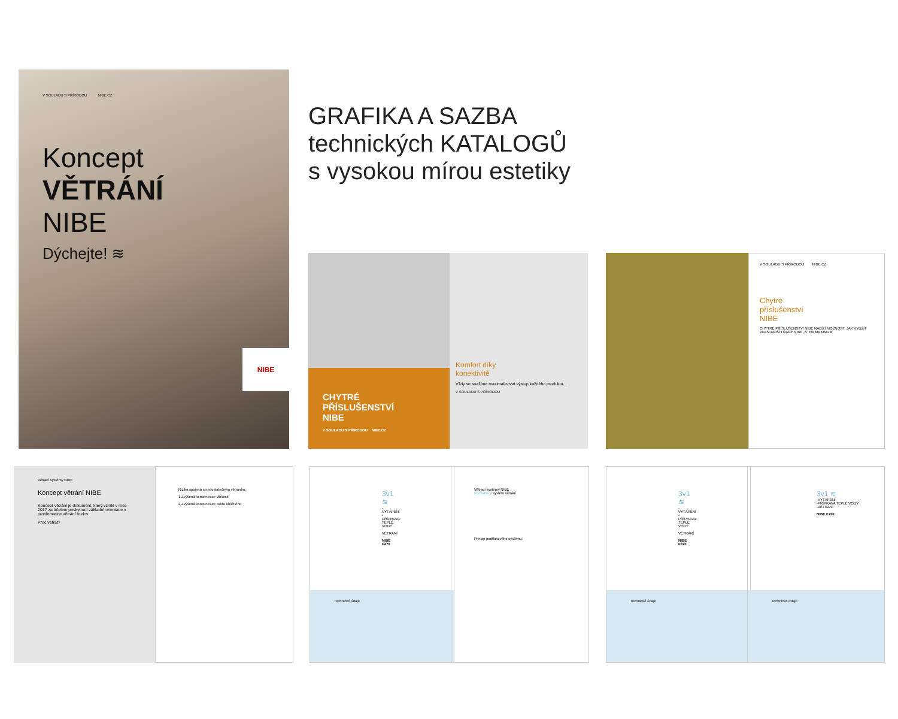V SOULADU S PŘÍRODOU NIBE.CZ
Koncept
VĚTRÁNÍ
NIBE
Dýchejte! ≋
NIBE
GRAFIKA A SAZBA
technických KATALOGŮ
s vysokou mírou estetiky
CHYTRÉ
PŘÍSLUŠENSTVÍ
NIBE
V SOULADU S PŘÍRODOU NIBE.CZ
Komfort díky
konektivitě
Vždy se snažíme maximalizovat výstup každého produktu...
V SOULADU S PŘÍRODOU
V SOULADU S PŘÍRODOU NIBE.CZ
Chytré
příslušenství
NIBE
CHYTRÉ PŘÍSLUŠENSTVÍ NIBE NABÍZÍ MOŽNOST, JAK VYUŽÍT VLASTNOSTI ŘADY NIBE „S" NA MAXIMUM
Větrací systémy NIBE
Koncept větrání NIBE
Koncept větrání je dokument, který vznikl v roce 2017 za účelem poskytnutí základní orientace v problematice větrání budov.
Proč větrat?
Rizika spojená s nedostatečným větráním:
1 Zvýšená koncentrace vlhkosti
2 Zvýšená koncentrace oxidu uhličitého
3v1 ≋
-VYTÁPĚNÍ
-PŘÍPRAVA TEPLÉ VODY
-VĚTRÁNÍ
NIBE F470
Technické údaje
Větrací systémy NIBE
Podtlakový systém větrání
Princip podtlakového systému:
3v1 ≋
-VYTÁPĚNÍ
-PŘÍPRAVA TEPLÉ VODY
-VĚTRÁNÍ
NIBE F370
Technické údaje
3v1 ≋
-VYTÁPĚNÍ
-PŘÍPRAVA TEPLÉ VODY
-VĚTRÁNÍ
NIBE F730
Technické údaje